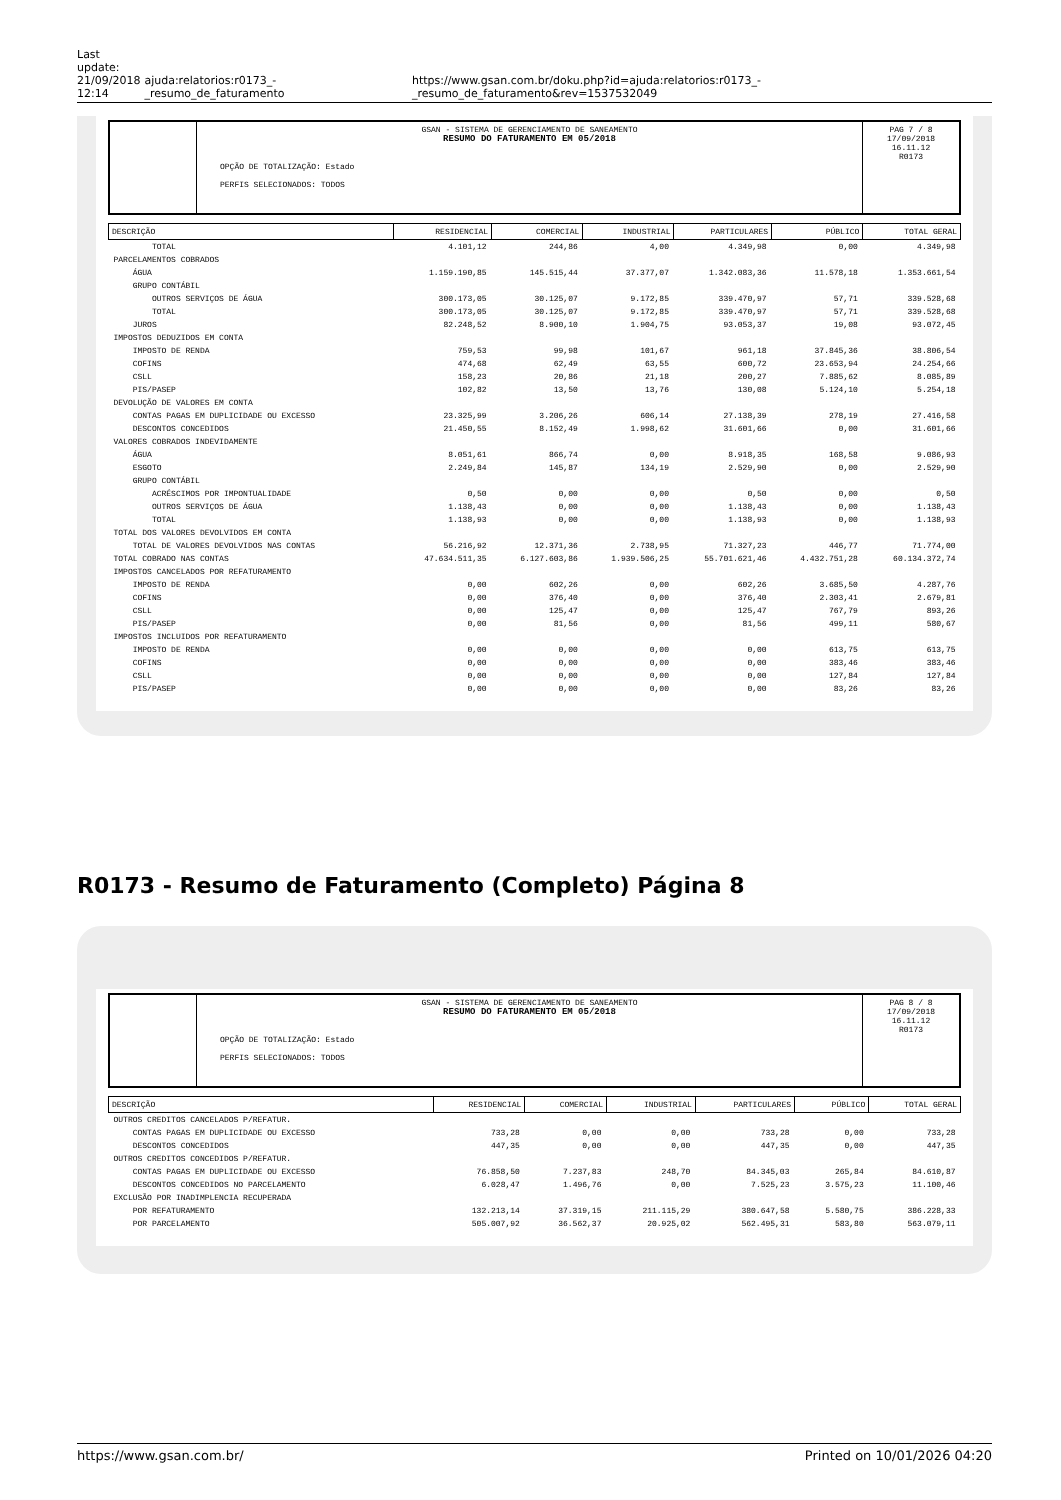Last
update:
21/09/2018
12:14
ajuda:relatorios:r0173_-_resumo_de_faturamento
https://www.gsan.com.br/doku.php?id=ajuda:relatorios:r0173_-_resumo_de_faturamento&rev=1537532049
| | GSAN - SISTEMA DE GERENCIAMENTO DE SANEAMENTO RESUMO DO FATURAMENTO EM 05/2018 OPÇÃO DE TOTALIZAÇÃO: Estado PERFIS SELECIONADOS: TODOS | PAG 7 / 8 17/09/2018 16.11.12 R0173 |
| DESCRIÇÃO | RESIDENCIAL | COMERCIAL | INDUSTRIAL | PARTICULARES | PÚBLICO | TOTAL GERAL |
| --- | --- | --- | --- | --- | --- | --- |
| TOTAL | 4.101,12 | 244,86 | 4,00 | 4.349,98 | 0,00 | 4.349,98 |
| PARCELAMENTOS COBRADOS | | | | | | |
| ÁGUA | 1.159.190,85 | 145.515,44 | 37.377,07 | 1.342.083,36 | 11.578,18 | 1.353.661,54 |
| GRUPO CONTÁBIL | | | | | | |
| OUTROS SERVIÇOS DE ÁGUA | 300.173,05 | 30.125,07 | 9.172,85 | 339.470,97 | 57,71 | 339.528,68 |
| TOTAL | 300.173,05 | 30.125,07 | 9.172,85 | 339.470,97 | 57,71 | 339.528,68 |
| JUROS | 82.248,52 | 8.900,10 | 1.904,75 | 93.053,37 | 19,08 | 93.072,45 |
| IMPOSTOS DEDUZIDOS EM CONTA | | | | | | |
| IMPOSTO DE RENDA | 759,53 | 99,98 | 101,67 | 961,18 | 37.845,36 | 38.806,54 |
| COFINS | 474,68 | 62,49 | 63,55 | 600,72 | 23.653,94 | 24.254,66 |
| CSLL | 158,23 | 20,86 | 21,18 | 200,27 | 7.885,62 | 8.085,89 |
| PIS/PASEP | 102,82 | 13,50 | 13,76 | 130,08 | 5.124,10 | 5.254,18 |
| DEVOLUÇÃO DE VALORES EM CONTA | | | | | | |
| CONTAS PAGAS EM DUPLICIDADE OU EXCESSO | 23.325,99 | 3.206,26 | 606,14 | 27.138,39 | 278,19 | 27.416,58 |
| DESCONTOS CONCEDIDOS | 21.450,55 | 8.152,49 | 1.998,62 | 31.601,66 | 0,00 | 31.601,66 |
| VALORES COBRADOS INDEVIDAMENTE | | | | | | |
| ÁGUA | 8.051,61 | 866,74 | 0,00 | 8.918,35 | 168,58 | 9.086,93 |
| ESGOTO | 2.249,84 | 145,87 | 134,19 | 2.529,90 | 0,00 | 2.529,90 |
| GRUPO CONTÁBIL | | | | | | |
| ACRÉSCIMOS POR IMPONTUALIDADE | 0,50 | 0,00 | 0,00 | 0,50 | 0,00 | 0,50 |
| OUTROS SERVIÇOS DE ÁGUA | 1.138,43 | 0,00 | 0,00 | 1.138,43 | 0,00 | 1.138,43 |
| TOTAL | 1.138,93 | 0,00 | 0,00 | 1.138,93 | 0,00 | 1.138,93 |
| TOTAL DOS VALORES DEVOLVIDOS EM CONTA | | | | | | |
| TOTAL DE VALORES DEVOLVIDOS NAS CONTAS | 56.216,92 | 12.371,36 | 2.738,95 | 71.327,23 | 446,77 | 71.774,00 |
| TOTAL COBRADO NAS CONTAS | 47.634.511,35 | 6.127.603,86 | 1.939.506,25 | 55.701.621,46 | 4.432.751,28 | 60.134.372,74 |
| IMPOSTOS CANCELADOS POR REFATURAMENTO | | | | | | |
| IMPOSTO DE RENDA | 0,00 | 602,26 | 0,00 | 602,26 | 3.685,50 | 4.287,76 |
| COFINS | 0,00 | 376,40 | 0,00 | 376,40 | 2.303,41 | 2.679,81 |
| CSLL | 0,00 | 125,47 | 0,00 | 125,47 | 767,79 | 893,26 |
| PIS/PASEP | 0,00 | 81,56 | 0,00 | 81,56 | 499,11 | 580,67 |
| IMPOSTOS INCLUIDOS POR REFATURAMENTO | | | | | | |
| IMPOSTO DE RENDA | 0,00 | 0,00 | 0,00 | 0,00 | 613,75 | 613,75 |
| COFINS | 0,00 | 0,00 | 0,00 | 0,00 | 383,46 | 383,46 |
| CSLL | 0,00 | 0,00 | 0,00 | 0,00 | 127,84 | 127,84 |
| PIS/PASEP | 0,00 | 0,00 | 0,00 | 0,00 | 83,26 | 83,26 |
R0173 - Resumo de Faturamento (Completo) Página 8
| | GSAN - SISTEMA DE GERENCIAMENTO DE SANEAMENTO RESUMO DO FATURAMENTO EM 05/2018 OPÇÃO DE TOTALIZAÇÃO: Estado PERFIS SELECIONADOS: TODOS | PAG 8 / 8 17/09/2018 16.11.12 R0173 |
| DESCRIÇÃO | RESIDENCIAL | COMERCIAL | INDUSTRIAL | PARTICULARES | PÚBLICO | TOTAL GERAL |
| --- | --- | --- | --- | --- | --- | --- |
| OUTROS CREDITOS CANCELADOS P/REFATUR. | | | | | | |
| CONTAS PAGAS EM DUPLICIDADE OU EXCESSO | 733,28 | 0,00 | 0,00 | 733,28 | 0,00 | 733,28 |
| DESCONTOS CONCEDIDOS | 447,35 | 0,00 | 0,00 | 447,35 | 0,00 | 447,35 |
| OUTROS CREDITOS CONCEDIDOS P/REFATUR. | | | | | | |
| CONTAS PAGAS EM DUPLICIDADE OU EXCESSO | 76.858,50 | 7.237,83 | 248,70 | 84.345,03 | 265,84 | 84.610,87 |
| DESCONTOS CONCEDIDOS NO PARCELAMENTO | 6.028,47 | 1.496,76 | 0,00 | 7.525,23 | 3.575,23 | 11.100,46 |
| EXCLUSÃO POR INADIMPLENCIA RECUPERADA | | | | | | |
| POR REFATURAMENTO | 132.213,14 | 37.319,15 | 211.115,29 | 380.647,58 | 5.580,75 | 386.228,33 |
| POR PARCELAMENTO | 505.007,92 | 36.562,37 | 20.925,02 | 562.495,31 | 583,80 | 563.079,11 |
https://www.gsan.com.br/ Printed on 10/01/2026 04:20